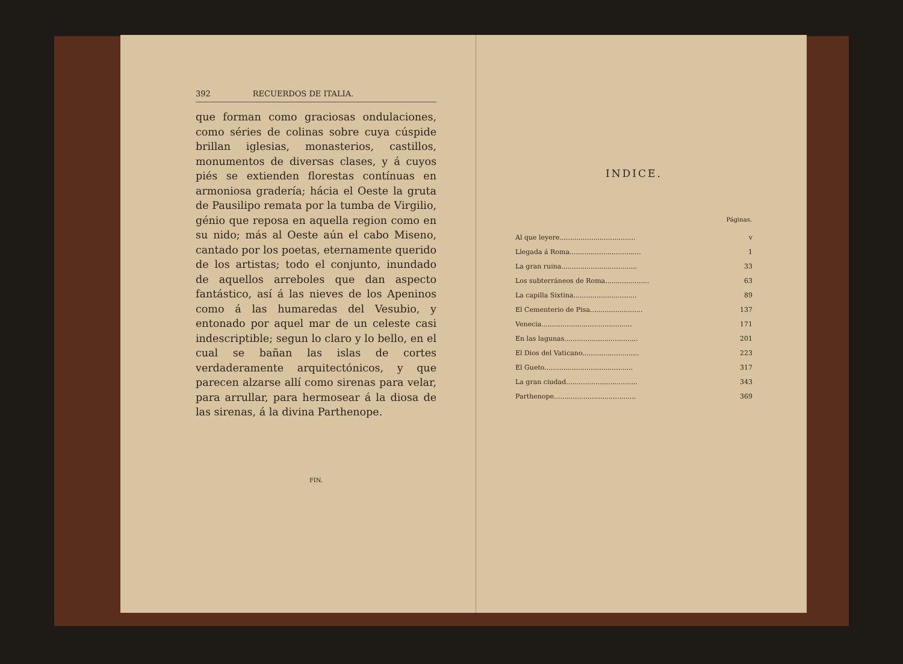392 RECUERDOS DE ITALIA.
que forman como graciosas ondulaciones, como séries de colinas sobre cuya cúspide brillan iglesias, monasterios, castillos, monumentos de diversas clases, y á cuyos piés se extienden florestas contínuas en armoniosa gradería; hácia el Oeste la gruta de Pausilipo remata por la tumba de Virgilio, génio que reposa en aquella region como en su nido; más al Oeste aún el cabo Miseno, cantado por los poetas, eternamente querido de los artistas; todo el conjunto, inundado de aquellos arreboles que dan aspecto fantástico, así á las nieves de los Apeninos como á las humaredas del Vesubio, y entonado por aquel mar de un celeste casi indescriptible; segun lo claro y lo bello, en el cual se bañan las islas de cortes verdaderamente arquitectónicos, y que parecen alzarse allí como sirenas para velar, para arrullar, para hermosear á la diosa de las sirenas, á la divina Parthenope.
FIN.
INDICE.
| | Páginas. |
| --- | --- |
| Al que leyere.................................... | v |
| Llegada á Roma.................................. | 1 |
| La gran ruina.................................... | 33 |
| Los subterráneos de Roma..................... | 63 |
| La capilla Sixtina.............................. | 89 |
| El Cementerio de Pisa......................... | 137 |
| Venecia........................................... | 171 |
| En las lagunas................................... | 201 |
| El Dios del Vaticano........................... | 223 |
| El Gueto.......................................... | 317 |
| La gran ciudad.................................. | 343 |
| Parthenope....................................... | 369 |